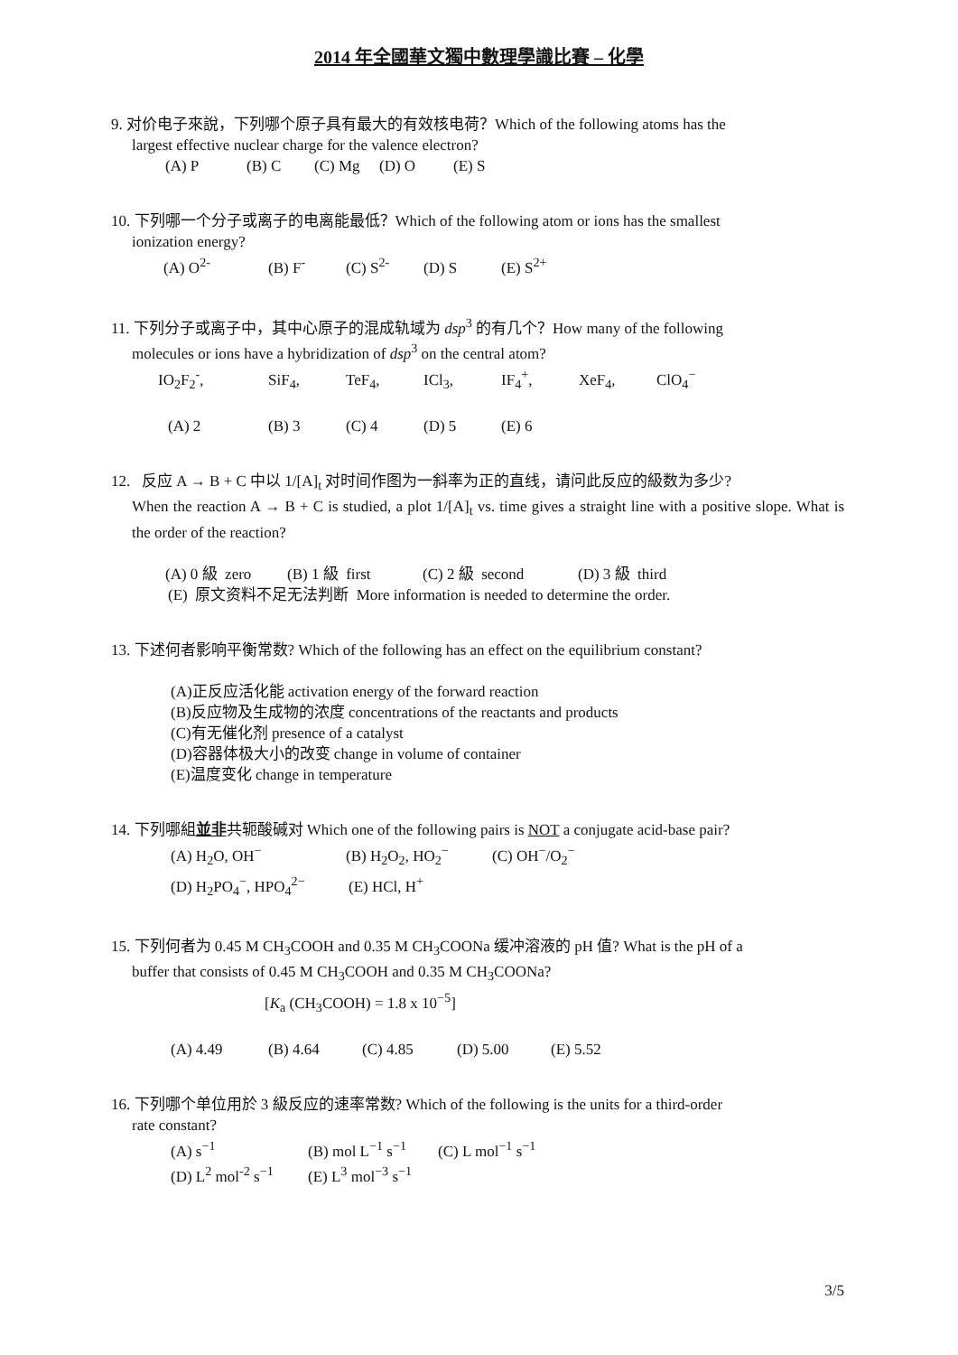2014 年全國華文獨中數理學識比賽 – 化學
9. 对价电子來說，下列哪个原子具有最大的有效核电荷？Which of the following atoms has the
largest effective nuclear charge for the valence electron?
(A) P (B) C (C) Mg (D) O (E) S
10. 下列哪一个分子或离子的电离能最低？Which of the following atom or ions has the smallest
ionization energy?
(A) O<sup>2-</sup> (B) F<sup>-</sup> (C) S<sup>2-</sup> (D) S (E) S<sup>2+</sup>
11. 下列分子或离子中，其中心原子的混成轨域为 dsp<sup>3</sup> 的有几个？How many of the following
molecules or ions have a hybridization of dsp<sup>3</sup> on the central atom?
IO<sub>2</sub>F<sub>2</sub><sup>-</sup>, SiF<sub>4</sub>, TeF<sub>4</sub>, ICl<sub>3</sub>, IF<sub>4</sub><sup>+</sup>, XeF<sub>4</sub>, ClO<sub>4</sub><sup>−</sup>
(A) 2 (B) 3 (C) 4 (D) 5 (E) 6
12. 反应 A → B + C 中以 1/[A]<sub>t</sub> 对时间作图为一斜率为正的直线，请问此反应的級数为多少?
When the reaction A → B + C is studied, a plot 1/[A]<sub>t</sub> vs. time gives a straight line with a positive slope. What is the order of the reaction?
(A) 0 級 zero (B) 1 級 first (C) 2 級 second (D) 3 級 third
(E) 原文资料不足无法判断 More information is needed to determine the order.
13. 下述何者影响平衡常数? Which of the following has an effect on the equilibrium constant?
(A)正反应活化能 activation energy of the forward reaction
(B)反应物及生成物的浓度 concentrations of the reactants and products
(C)有无催化剂 presence of a catalyst
(D)容器体极大小的改变 change in volume of container
(E)温度变化 change in temperature
14. 下列哪組並非共轭酸碱对 Which one of the following pairs is NOT a conjugate acid-base pair?
(A) H<sub>2</sub>O, OH<sup>−</sup> (B) H<sub>2</sub>O<sub>2</sub>, HO<sub>2</sub><sup>−</sup> (C) OH<sup>−</sup>/O<sub>2</sub><sup>−</sup>
(D) H<sub>2</sub>PO<sub>4</sub><sup>−</sup>, HPO<sub>4</sub><sup>2−</sup> (E) HCl, H<sup>+</sup>
15. 下列何者为 0.45 M CH<sub>3</sub>COOH and 0.35 M CH<sub>3</sub>COONa 缓冲溶液的 pH 值? What is the pH of a
buffer that consists of 0.45 M CH<sub>3</sub>COOH and 0.35 M CH<sub>3</sub>COONa?
[K<sub>a</sub> (CH<sub>3</sub>COOH) = 1.8 x 10<sup>−5</sup>]
(A) 4.49 (B) 4.64 (C) 4.85 (D) 5.00 (E) 5.52
16. 下列哪个单位用於 3 級反应的速率常数? Which of the following is the units for a third-order
rate constant?
(A) s<sup>−1</sup> (B) mol L<sup>−1</sup> s<sup>−1</sup> (C) L mol<sup>−1</sup> s<sup>−1</sup>
(D) L<sup>2</sup> mol<sup>-2</sup> s<sup>−1</sup> (E) L<sup>3</sup> mol<sup>−3</sup> s<sup>−1</sup>
3/5